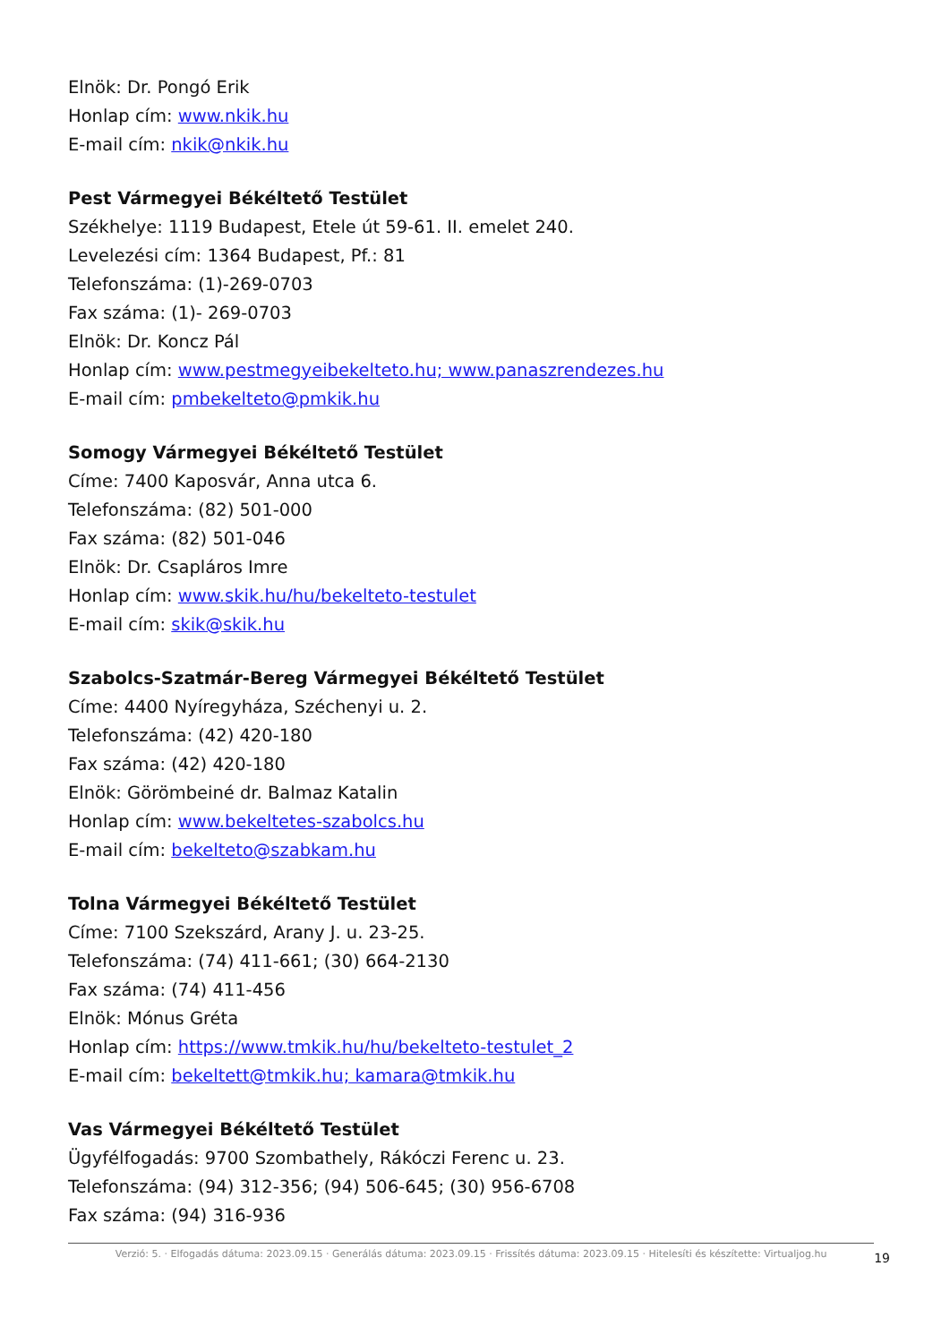Elnök: Dr. Pongó Erik
Honlap cím: www.nkik.hu
E-mail cím: nkik@nkik.hu
Pest Vármegyei Békéltető Testület
Székhelye: 1119 Budapest, Etele út 59-61. II. emelet 240.
Levelezési cím: 1364 Budapest, Pf.: 81
Telefonszáma: (1)-269-0703
Fax száma: (1)- 269-0703
Elnök: Dr. Koncz Pál
Honlap cím: www.pestmegyeibekelteto.hu; www.panaszrendezes.hu
E-mail cím: pmbekelteto@pmkik.hu
Somogy Vármegyei Békéltető Testület
Címe: 7400 Kaposvár, Anna utca 6.
Telefonszáma: (82) 501-000
Fax száma: (82) 501-046
Elnök: Dr. Csapláros Imre
Honlap cím: www.skik.hu/hu/bekelteto-testulet
E-mail cím: skik@skik.hu
Szabolcs-Szatmár-Bereg Vármegyei Békéltető Testület
Címe: 4400 Nyíregyháza, Széchenyi u. 2.
Telefonszáma: (42) 420-180
Fax száma: (42) 420-180
Elnök: Görömbeiné dr. Balmaz Katalin
Honlap cím: www.bekeltetes-szabolcs.hu
E-mail cím: bekelteto@szabkam.hu
Tolna Vármegyei Békéltető Testület
Címe: 7100 Szekszárd, Arany J. u. 23-25.
Telefonszáma: (74) 411-661; (30) 664-2130
Fax száma: (74) 411-456
Elnök: Mónus Gréta
Honlap cím: https://www.tmkik.hu/hu/bekelteto-testulet_2
E-mail cím: bekeltett@tmkik.hu; kamara@tmkik.hu
Vas Vármegyei Békéltető Testület
Ügyfélfogadás: 9700 Szombathely, Rákóczi Ferenc u. 23.
Telefonszáma: (94) 312-356; (94) 506-645; (30) 956-6708
Fax száma: (94) 316-936
Verzió: 5. · Elfogadás dátuma: 2023.09.15 · Generálás dátuma: 2023.09.15 · Frissítés dátuma: 2023.09.15 · Hitelesíti és készítette: Virtualjog.hu
19